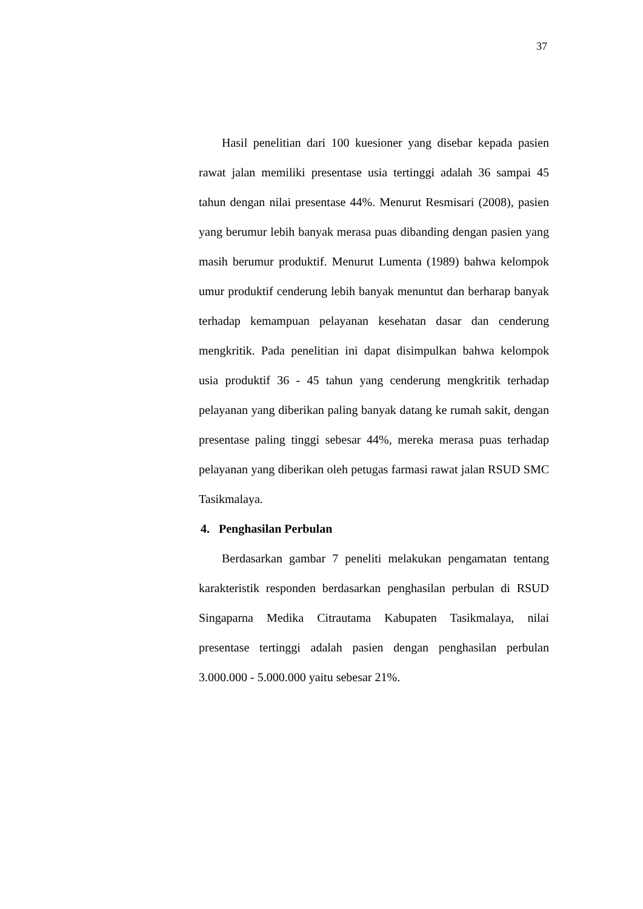37
Hasil penelitian dari 100 kuesioner yang disebar kepada pasien rawat jalan memiliki presentase usia tertinggi adalah 36 sampai 45 tahun dengan nilai presentase 44%. Menurut Resmisari (2008), pasien yang berumur lebih banyak merasa puas dibanding dengan pasien yang masih berumur produktif. Menurut Lumenta (1989) bahwa kelompok umur produktif cenderung lebih banyak menuntut dan berharap banyak terhadap kemampuan pelayanan kesehatan dasar dan cenderung mengkritik. Pada penelitian ini dapat disimpulkan bahwa kelompok usia produktif 36 - 45 tahun yang cenderung mengkritik terhadap pelayanan yang diberikan paling banyak datang ke rumah sakit, dengan presentase paling tinggi sebesar 44%, mereka merasa puas terhadap pelayanan yang diberikan oleh petugas farmasi rawat jalan RSUD SMC Tasikmalaya.
4. Penghasilan Perbulan
Berdasarkan gambar 7 peneliti melakukan pengamatan tentang karakteristik responden berdasarkan penghasilan perbulan di RSUD Singaparna Medika Citrautama Kabupaten Tasikmalaya, nilai presentase tertinggi adalah pasien dengan penghasilan perbulan 3.000.000 - 5.000.000 yaitu sebesar 21%.